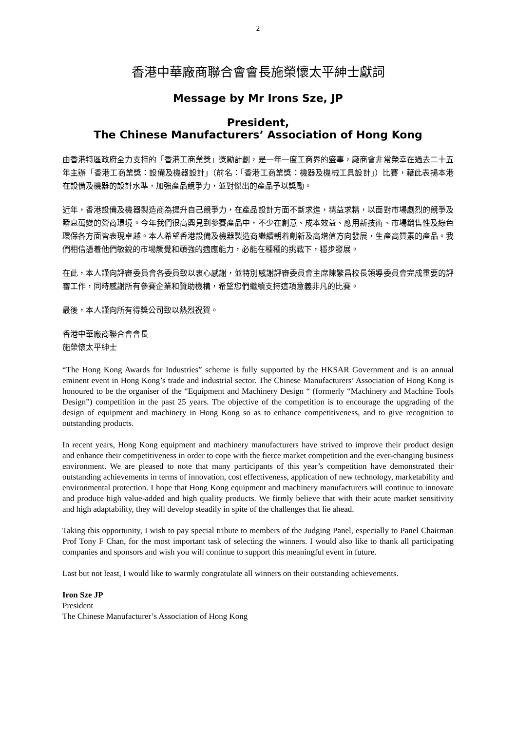2
香港中華廠商聯合會會長施榮懷太平紳士獻詞
Message by Mr Irons Sze, JP
President,
The Chinese Manufacturers’ Association of Hong Kong
由香港特區政府全力支持的「香港工商業獎」獎勵計劃，是一年一度工商界的盛事，廠商會非常榮幸在過去二十五年主辦「香港工商業獎：設備及機器設計」（前名：「香港工商業獎：機器及機械工具設計」）比賽，藉此表揚本港在設備及機器的設計水準，加強產品競爭力，並對傑出的產品予以獎勵。
近年，香港設備及機器製造商為提升自己競爭力，在產品設計方面不斷求進，精益求精，以面對市場劇烈的競爭及瞬息萬變的營商環境。今年我們很高興見到參賽產品中，不少在創意、成本效益、應用新技術、市場銷售性及綠色環保各方面皆表現卓越。本人希望香港設備及機器製造商繼續朝着創新及高增值方向發展，生產高質素的產品。我們相信憑着他們敏銳的市場觸覺和頑強的適應能力，必能在種種的挑戰下，穩步發展。
在此，本人謹向評審委員會各委員致以衷心感謝，並特別感謝評審委員會主席陳繁昌校長領導委員會完成重要的評審工作，同時感謝所有參賽企業和贊助機構，希望您們繼續支持這項意義非凡的比賽。
最後，本人謹向所有得獎公司致以熱烈祝賀。
香港中華廠商聯合會會長
施榮懷太平紳士
“The Hong Kong Awards for Industries” scheme is fully supported by the HKSAR Government and is an annual eminent event in Hong Kong’s trade and industrial sector. The Chinese Manufacturers’ Association of Hong Kong is honoured to be the organiser of the “Equipment and Machinery Design “ (formerly “Machinery and Machine Tools Design”) competition in the past 25 years. The objective of the competition is to encourage the upgrading of the design of equipment and machinery in Hong Kong so as to enhance competitiveness, and to give recognition to outstanding products.
In recent years, Hong Kong equipment and machinery manufacturers have strived to improve their product design and enhance their competitiveness in order to cope with the fierce market competition and the ever-changing business environment. We are pleased to note that many participants of this year’s competition have demonstrated their outstanding achievements in terms of innovation, cost effectiveness, application of new technology, marketability and environmental protection. I hope that Hong Kong equipment and machinery manufacturers will continue to innovate and produce high value-added and high quality products. We firmly believe that with their acute market sensitivity and high adaptability, they will develop steadily in spite of the challenges that lie ahead.
Taking this opportunity, I wish to pay special tribute to members of the Judging Panel, especially to Panel Chairman Prof Tony F Chan, for the most important task of selecting the winners. I would also like to thank all participating companies and sponsors and wish you will continue to support this meaningful event in future.
Last but not least, I would like to warmly congratulate all winners on their outstanding achievements.
Iron Sze JP
President
The Chinese Manufacturer’s Association of Hong Kong